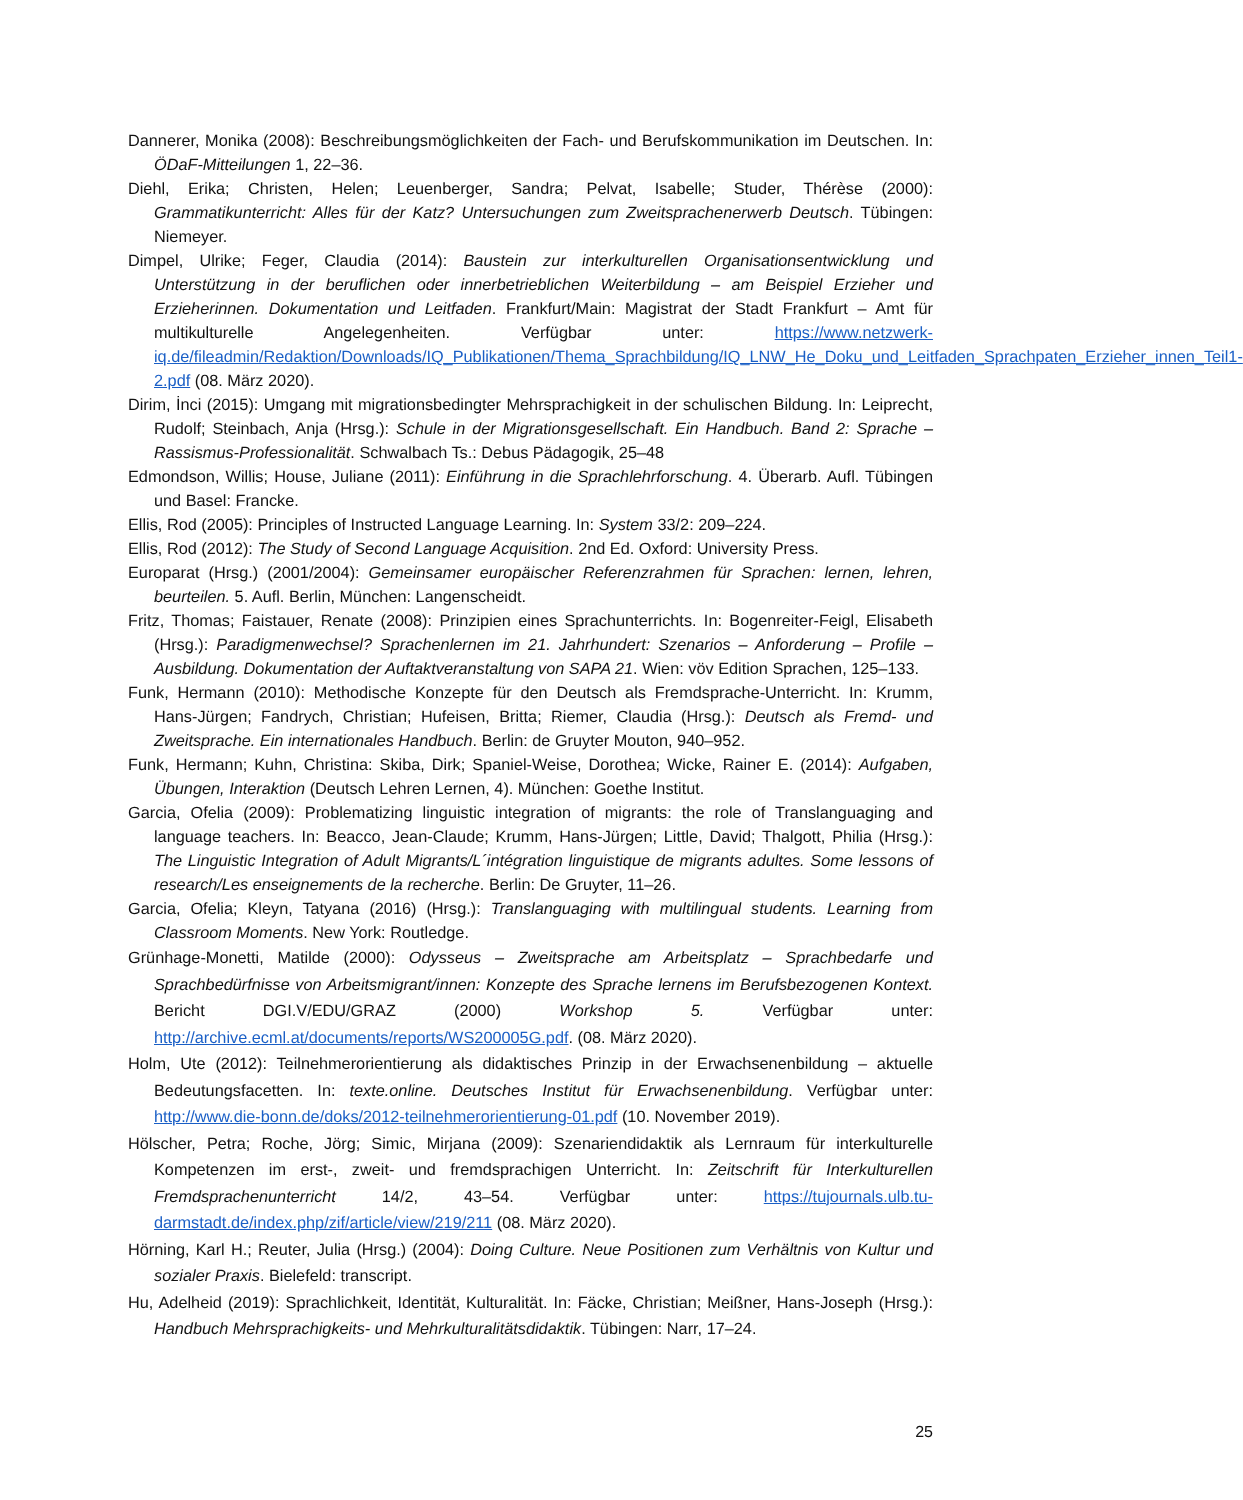Dannerer, Monika (2008): Beschreibungsmöglichkeiten der Fach- und Berufskommunikation im Deutschen. In: ÖDaF-Mitteilungen 1, 22–36.
Diehl, Erika; Christen, Helen; Leuenberger, Sandra; Pelvat, Isabelle; Studer, Thérèse (2000): Grammatikunterricht: Alles für der Katz? Untersuchungen zum Zweitsprachenerwerb Deutsch. Tübingen: Niemeyer.
Dimpel, Ulrike; Feger, Claudia (2014): Baustein zur interkulturellen Organisationsentwicklung und Unterstützung in der beruflichen oder innerbetrieblichen Weiterbildung – am Beispiel Erzieher und Erzieherinnen. Dokumentation und Leitfaden. Frankfurt/Main: Magistrat der Stadt Frankfurt – Amt für multikulturelle Angelegenheiten. Verfügbar unter: https://www.netzwerk-iq.de/fileadmin/Redaktion/Downloads/IQ_Publikationen/Thema_Sprachbildung/IQ_LNW_He_Doku_und_Leitfaden_Sprachpaten_Erzieher_innen_Teil1-2.pdf (08. März 2020).
Dirim, İnci (2015): Umgang mit migrationsbedingter Mehrsprachigkeit in der schulischen Bildung. In: Leiprecht, Rudolf; Steinbach, Anja (Hrsg.): Schule in der Migrationsgesellschaft. Ein Handbuch. Band 2: Sprache – Rassismus-Professionalität. Schwalbach Ts.: Debus Pädagogik, 25–48
Edmondson, Willis; House, Juliane (2011): Einführung in die Sprachlehrforschung. 4. Überarb. Aufl. Tübingen und Basel: Francke.
Ellis, Rod (2005): Principles of Instructed Language Learning. In: System 33/2: 209–224.
Ellis, Rod (2012): The Study of Second Language Acquisition. 2nd Ed. Oxford: University Press.
Europarat (Hrsg.) (2001/2004): Gemeinsamer europäischer Referenzrahmen für Sprachen: lernen, lehren, beurteilen. 5. Aufl. Berlin, München: Langenscheidt.
Fritz, Thomas; Faistauer, Renate (2008): Prinzipien eines Sprachunterrichts. In: Bogenreiter-Feigl, Elisabeth (Hrsg.): Paradigmenwechsel? Sprachenlernen im 21. Jahrhundert: Szenarios – Anforderung – Profile – Ausbildung. Dokumentation der Auftaktveranstaltung von SAPA 21. Wien: vöv Edition Sprachen, 125–133.
Funk, Hermann (2010): Methodische Konzepte für den Deutsch als Fremdsprache-Unterricht. In: Krumm, Hans-Jürgen; Fandrych, Christian; Hufeisen, Britta; Riemer, Claudia (Hrsg.): Deutsch als Fremd- und Zweitsprache. Ein internationales Handbuch. Berlin: de Gruyter Mouton, 940–952.
Funk, Hermann; Kuhn, Christina: Skiba, Dirk; Spaniel-Weise, Dorothea; Wicke, Rainer E. (2014): Aufgaben, Übungen, Interaktion (Deutsch Lehren Lernen, 4). München: Goethe Institut.
Garcia, Ofelia (2009): Problematizing linguistic integration of migrants: the role of Translanguaging and language teachers. In: Beacco, Jean-Claude; Krumm, Hans-Jürgen; Little, David; Thalgott, Philia (Hrsg.): The Linguistic Integration of Adult Migrants/L´intégration linguistique de migrants adultes. Some lessons of research/Les enseignements de la recherche. Berlin: De Gruyter, 11–26.
Garcia, Ofelia; Kleyn, Tatyana (2016) (Hrsg.): Translanguaging with multilingual students. Learning from Classroom Moments. New York: Routledge.
Grünhage-Monetti, Matilde (2000): Odysseus – Zweitsprache am Arbeitsplatz – Sprachbedarfe und Sprachbedürfnisse von Arbeitsmigrant/innen: Konzepte des Sprache lernens im Berufsbezogenen Kontext. Bericht DGI.V/EDU/GRAZ (2000) Workshop 5. Verfügbar unter: http://archive.ecml.at/documents/reports/WS200005G.pdf. (08. März 2020).
Holm, Ute (2012): Teilnehmerorientierung als didaktisches Prinzip in der Erwachsenenbildung – aktuelle Bedeutungsfacetten. In: texte.online. Deutsches Institut für Erwachsenenbildung. Verfügbar unter: http://www.die-bonn.de/doks/2012-teilnehmerorientierung-01.pdf (10. November 2019).
Hölscher, Petra; Roche, Jörg; Simic, Mirjana (2009): Szenariendidaktik als Lernraum für interkulturelle Kompetenzen im erst-, zweit- und fremdsprachigen Unterricht. In: Zeitschrift für Interkulturellen Fremdsprachenunterricht 14/2, 43–54. Verfügbar unter: https://tujournals.ulb.tu-darmstadt.de/index.php/zif/article/view/219/211 (08. März 2020).
Hörning, Karl H.; Reuter, Julia (Hrsg.) (2004): Doing Culture. Neue Positionen zum Verhältnis von Kultur und sozialer Praxis. Bielefeld: transcript.
Hu, Adelheid (2019): Sprachlichkeit, Identität, Kulturalität. In: Fäcke, Christian; Meißner, Hans-Joseph (Hrsg.): Handbuch Mehrsprachigkeits- und Mehrkulturalitätsdidaktik. Tübingen: Narr, 17–24.
25